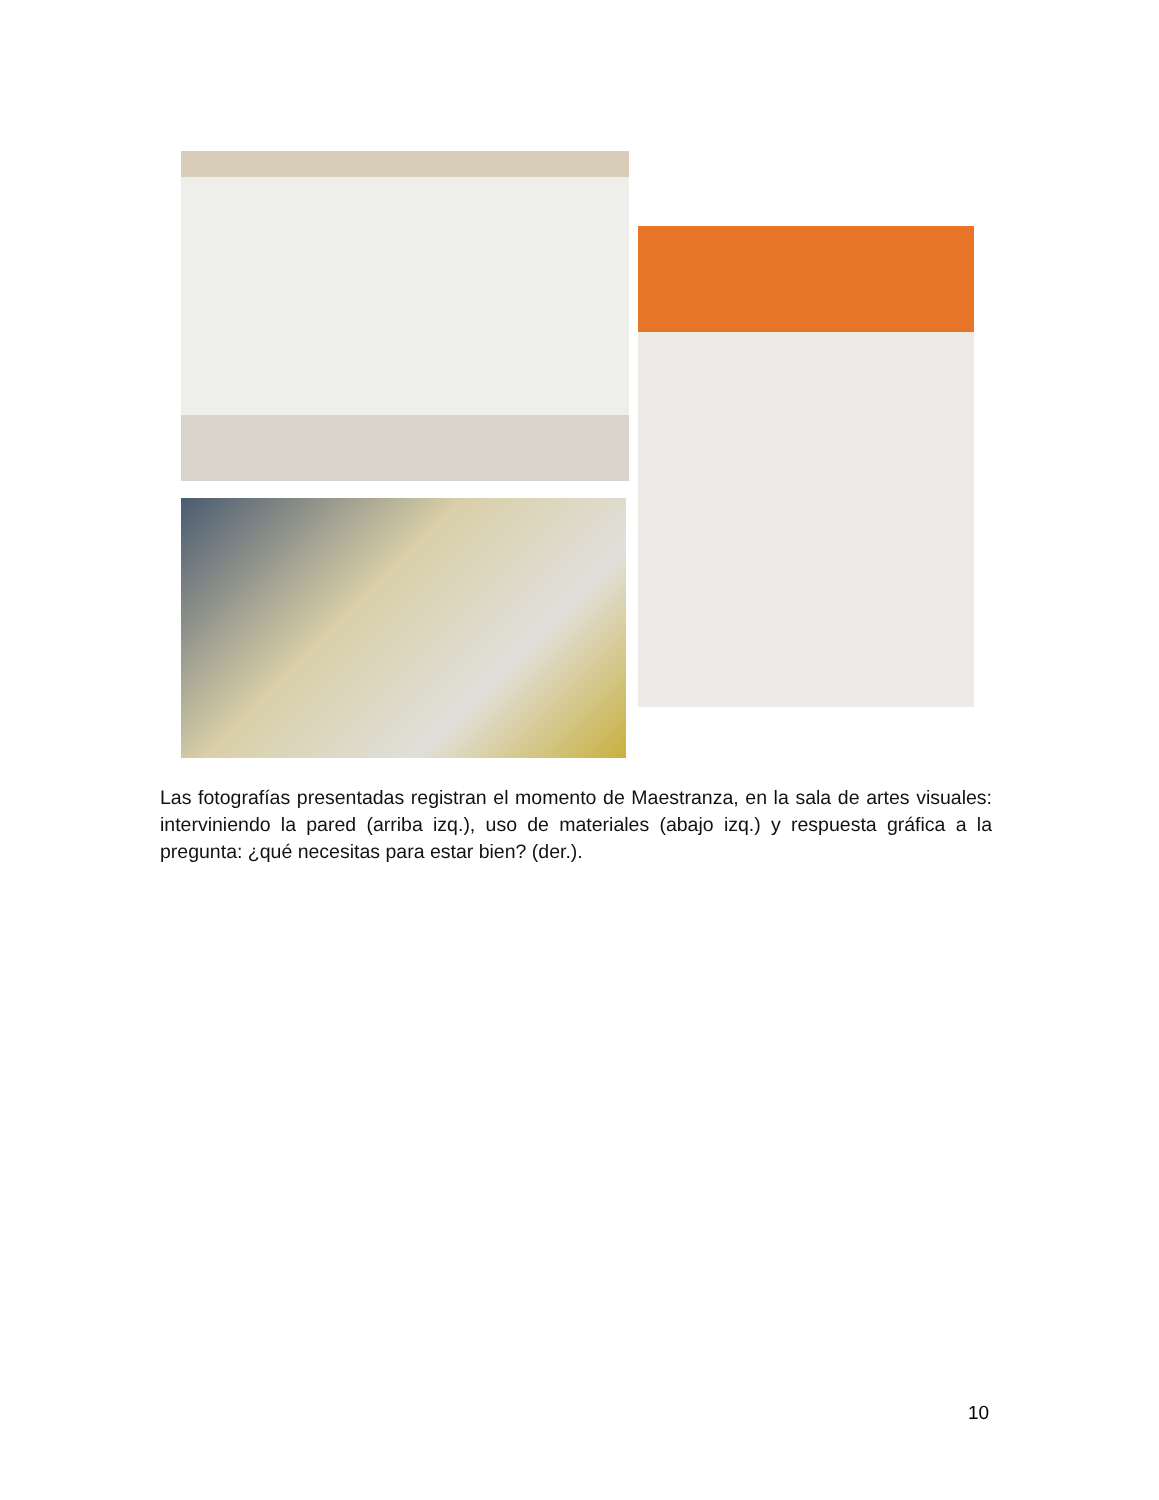Las fotografías presentadas registran el momento de Maestranza, en la sala de artes visuales: interviniendo la pared (arriba izq.), uso de materiales (abajo izq.) y respuesta gráfica a la pregunta: ¿qué necesitas para estar bien? (der.).
10